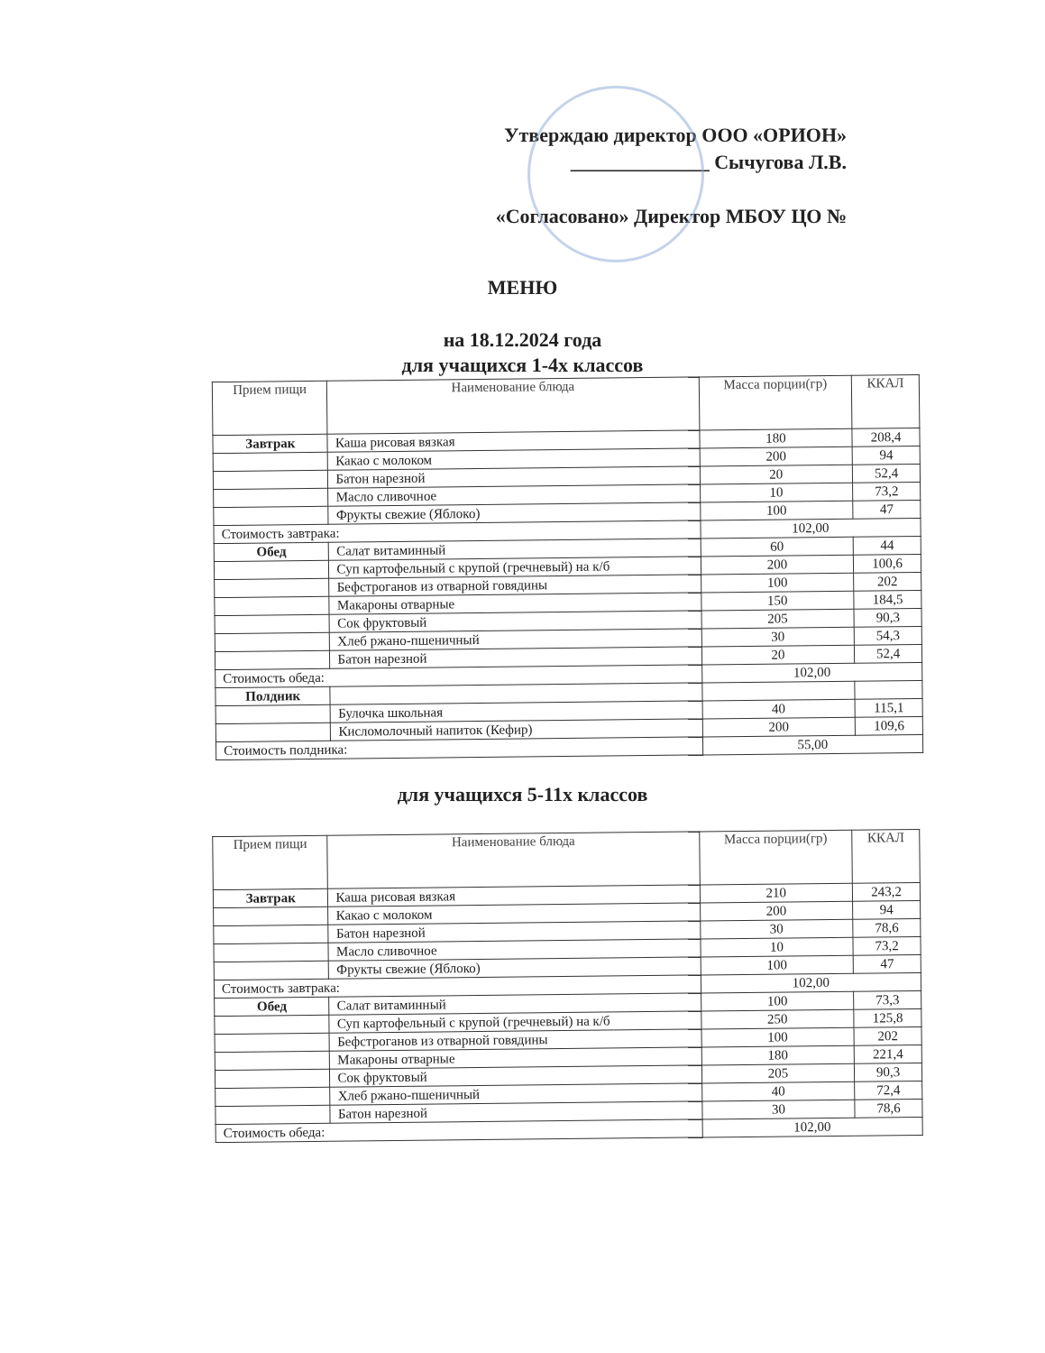Утверждаю директор ООО «ОРИОН»
______________ Сычугова Л.В.
«Согласовано» Директор МБОУ ЦО №
МЕНЮ
на 18.12.2024 года
для учащихся 1-4х классов
| Прием пищи | Наименование блюда | Масса порции(гр) | ККАЛ |
| --- | --- | --- | --- |
| Завтрак | Каша рисовая вязкая | 180 | 208,4 |
| | Какао с молоком | 200 | 94 |
| | Батон нарезной | 20 | 52,4 |
| | Масло сливочное | 10 | 73,2 |
| | Фрукты свежие (Яблоко) | 100 | 47 |
| Стоимость завтрака: | | 102,00 | |
| Обед | Салат витаминный | 60 | 44 |
| | Суп картофельный с крупой (гречневый) на к/б | 200 | 100,6 |
| | Бефстроганов из отварной говядины | 100 | 202 |
| | Макароны отварные | 150 | 184,5 |
| | Сок фруктовый | 205 | 90,3 |
| | Хлеб ржано-пшеничный | 30 | 54,3 |
| | Батон нарезной | 20 | 52,4 |
| Стоимость обеда: | | 102,00 | |
| Полдник | | | |
| | Булочка школьная | 40 | 115,1 |
| | Кисломолочный напиток (Кефир) | 200 | 109,6 |
| Стоимость полдника: | | 55,00 | |
для учащихся 5-11х классов
| Прием пищи | Наименование блюда | Масса порции(гр) | ККАЛ |
| --- | --- | --- | --- |
| Завтрак | Каша рисовая вязкая | 210 | 243,2 |
| | Какао с молоком | 200 | 94 |
| | Батон нарезной | 30 | 78,6 |
| | Масло сливочное | 10 | 73,2 |
| | Фрукты свежие (Яблоко) | 100 | 47 |
| Стоимость завтрака: | | 102,00 | |
| Обед | Салат витаминный | 100 | 73,3 |
| | Суп картофельный с крупой (гречневый) на к/б | 250 | 125,8 |
| | Бефстроганов из отварной говядины | 100 | 202 |
| | Макароны отварные | 180 | 221,4 |
| | Сок фруктовый | 205 | 90,3 |
| | Хлеб ржано-пшеничный | 40 | 72,4 |
| | Батон нарезной | 30 | 78,6 |
| Стоимость обеда: | | 102,00 | |